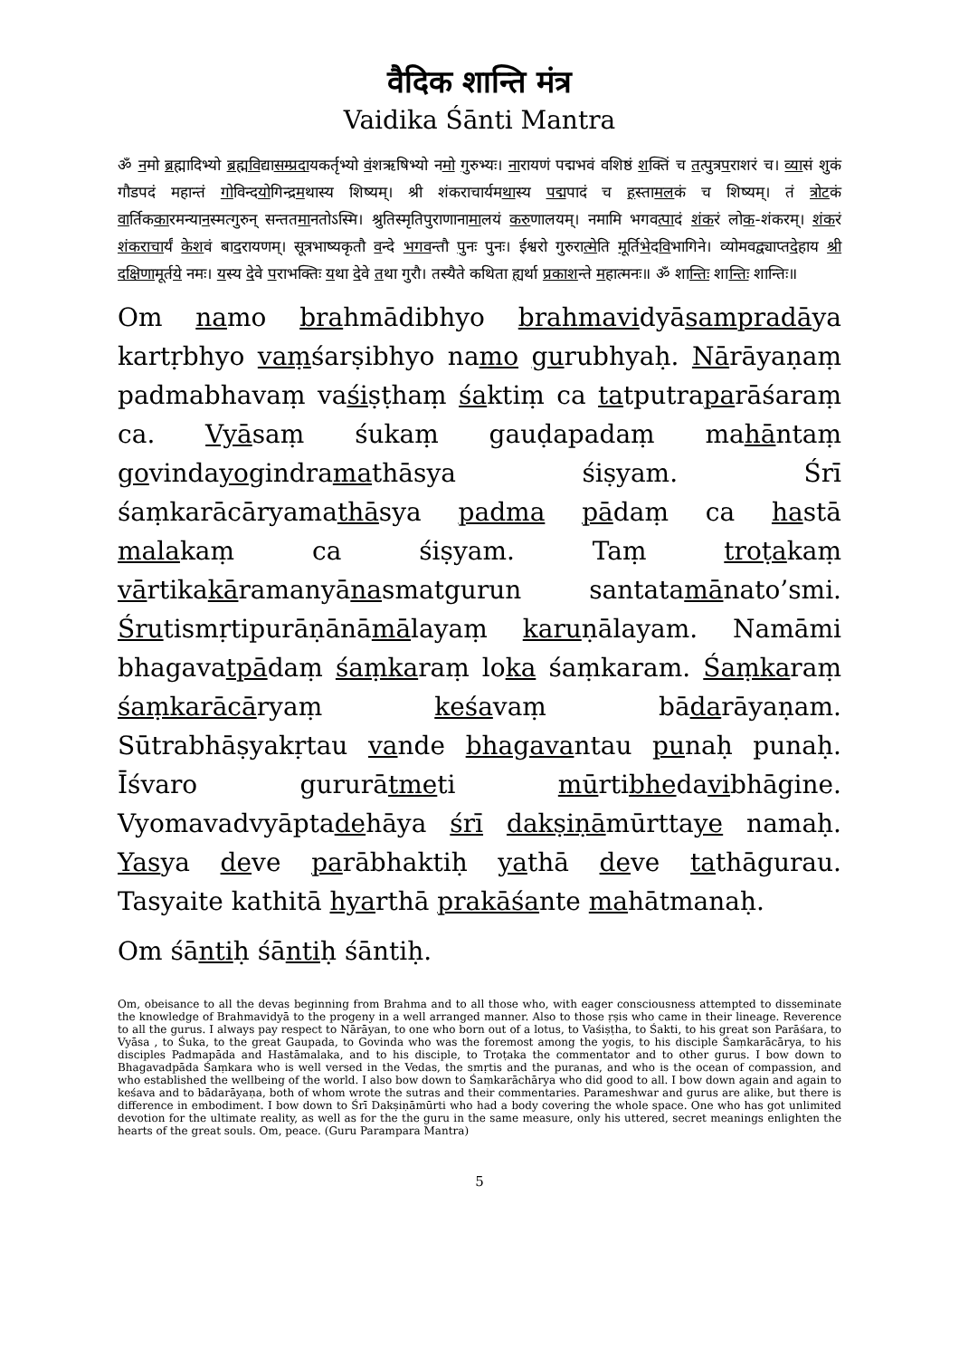वैदिक शान्ति मंत्र
Vaidika Śānti Mantra
ॐ नमो ब्रह्मादिभ्यो ब्रह्मविद्यासम्प्रदायकर्तृभ्यो वंशऋषिभ्यो नमो गुरुभ्यः। नारायणं पद्मभवं वशिष्ठं शक्तिं च तत्पुत्रपराशरं च। व्यासं शुकं गौडपदं महान्तं गोविन्दयोगिन्द्रमथास्य शिष्यम्। श्री शंकराचार्यमथास्य पद्मपादं च हस्तामलकं च शिष्यम्। तं त्रोटकं वार्तिककारमन्यानस्मत्गुरुन् सन्ततमानतोऽस्मि। श्रुतिस्मृतिपुराणानामालयं करुणालयम्। नमामि भगवत्पादं शंकरं लोक-शंकरम्। शंकरं शंकराचार्यं केशवं बादरायणम्। सूत्रभाष्यकृतौ वन्दे भगवन्तौ पुनः पुनः। ईश्वरो गुरुरात्मेति मूर्तिभेदविभागिने। व्योमवद्व्याप्तदेहाय श्री दक्षिणामूर्तये नमः। यस्य देवे पराभक्तिः यथा देवे तथा गुरौ। तस्यैते कथिता ह्यर्था प्रकाशन्ते महात्मनः॥ ॐ शान्तिः शान्तिः शान्तिः॥
Om namo brahmādibhyo brahmavidyāsampradāya kartṛbhyo vaṃśarṣibhyo namo gurubhyaḥ. Nārāyaṇaṃ padmabhavaṃ vaśiṣṭhaṃ śaktiṃ ca tatputraparāśaraṃ ca. Vyāsaṃ śukaṃ gauḍapadaṃ mahāntaṃ govindayogindramathāsya śiṣyam. Śrī śaṃkarācāryamathāsya padma pādaṃ ca hastā malakaṃ ca śiṣyam. Taṃ troṭakaṃ vārtikakāramanyānasmatgurun santatamānato’smi. Śrutismṛtipurāṇānāmālayaṃ karuṇālayam. Namāmi bhagavatpādaṃ śaṃkaraṃ loka śaṃkaram. Śaṃkaraṃ śaṃkarācāryaṃ keśavaṃ bādarāyaṇam. Sūtrabhāṣyakṛtau vande bhagavantau punaḥ punaḥ. Īśvaro gururātmeti mūrtibhedavibhāgine. Vyomavadvyāptadehāya śrī dakṣiṇāmūrttaye namaḥ. Yasya deve parābhaktiḥ yathā deve tathāgurau. Tasyaite kathitā hyarthā prakāśante mahātmanaḥ.
Om śāntiḥ śāntiḥ śāntiḥ.
Om, obeisance to all the devas beginning from Brahma and to all those who, with eager consciousness attempted to disseminate the knowledge of Brahmavidyā to the progeny in a well arranged manner. Also to those ṛṣis who came in their lineage. Reverence to all the gurus. I always pay respect to Nārāyan, to one who born out of a lotus, to Vaśiṣṭha, to Śakti, to his great son Parāśara, to Vyāsa , to Śuka, to the great Gaupada, to Govinda who was the foremost among the yogis, to his disciple Śaṃkarācārya, to his disciples Padmapāda and Hastāmalaka, and to his disciple, to Troṭaka the commentator and to other gurus. I bow down to Bhagavadpāda Śaṃkara who is well versed in the Vedas, the smṛtis and the puranas, and who is the ocean of compassion, and who established the wellbeing of the world. I also bow down to Śaṃkarāchārya who did good to all. I bow down again and again to keśava and to bādarāyaṇa, both of whom wrote the sutras and their commentaries. Parameshwar and gurus are alike, but there is difference in embodiment. I bow down to Śrī Dakṣiṇāmūrti who had a body covering the whole space. One who has got unlimited devotion for the ultimate reality, as well as for the the guru in the same measure, only his uttered, secret meanings enlighten the hearts of the great souls. Om, peace. (Guru Parampara Mantra)
5